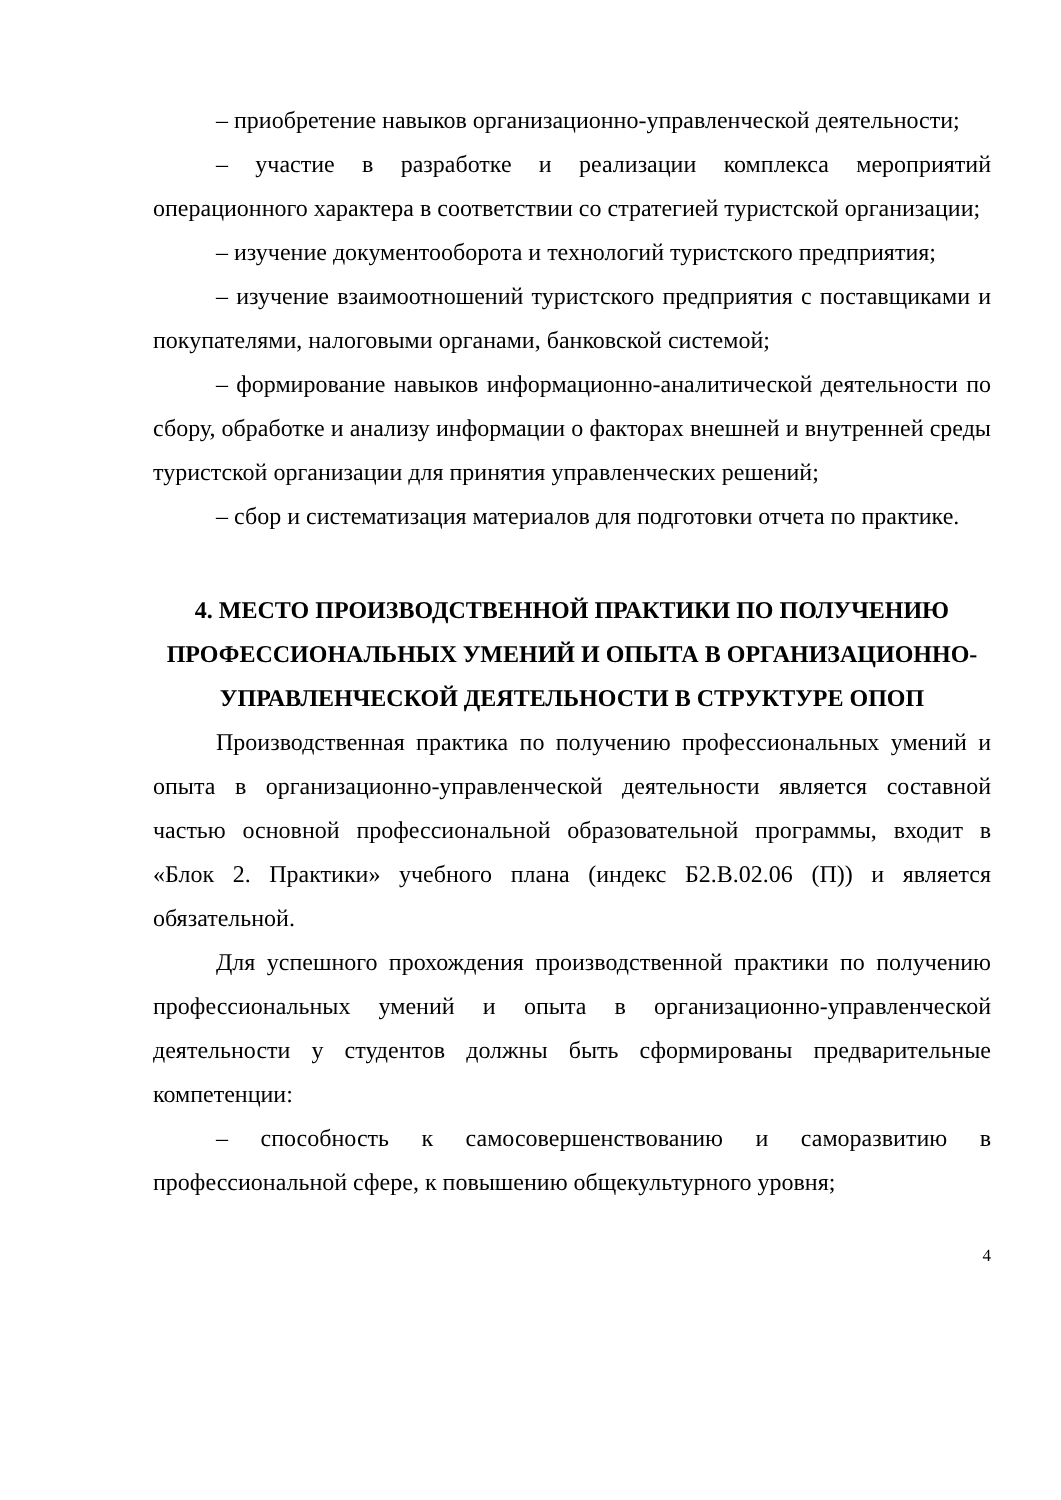– приобретение навыков организационно-управленческой деятельности;
– участие в разработке и реализации комплекса мероприятий операционного характера в соответствии со стратегией туристской организации;
– изучение документооборота и технологий туристского предприятия;
– изучение взаимоотношений туристского предприятия с поставщиками и покупателями, налоговыми органами, банковской системой;
– формирование навыков информационно-аналитической деятельности по сбору, обработке и анализу информации о факторах внешней и внутренней среды туристской организации для принятия управленческих решений;
– сбор и систематизация материалов для подготовки отчета по практике.
4. МЕСТО ПРОИЗВОДСТВЕННОЙ ПРАКТИКИ ПО ПОЛУЧЕНИЮ ПРОФЕССИОНАЛЬНЫХ УМЕНИЙ И ОПЫТА В ОРГАНИЗАЦИОННО-УПРАВЛЕНЧЕСКОЙ ДЕЯТЕЛЬНОСТИ В СТРУКТУРЕ ОПОП
Производственная практика по получению профессиональных умений и опыта в организационно-управленческой деятельности является составной частью основной профессиональной образовательной программы, входит в «Блок 2. Практики» учебного плана (индекс Б2.В.02.06 (П)) и является обязательной.
Для успешного прохождения производственной практики по получению профессиональных умений и опыта в организационно-управленческой деятельности у студентов должны быть сформированы предварительные компетенции:
– способность к самосовершенствованию и саморазвитию в профессиональной сфере, к повышению общекультурного уровня;
4